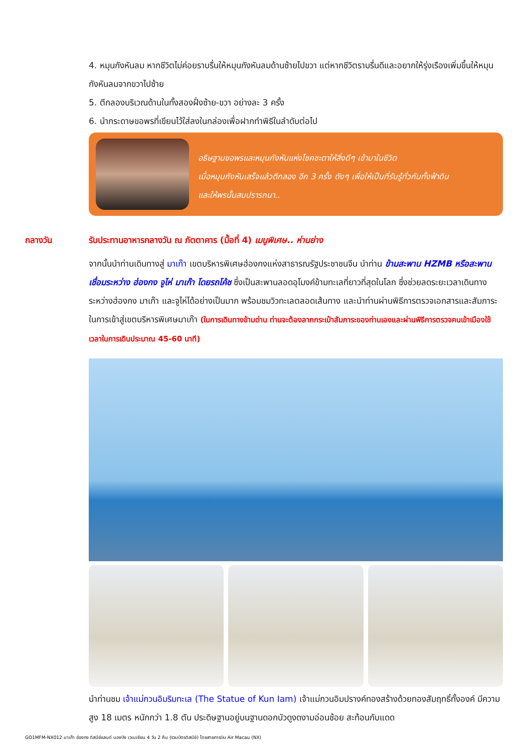4. หมุนกังหันลม หากชีวิตไม่ค่อยราบรื่นให้หมุนกังหันลมด้านซ้ายไปขวา แต่หากชีวิตราบรื่นดีและอยากให้รุ่งเรืองเพิ่มขึ้นให้หมุนกังหันลมจากขวาไปซ้าย
5. ตีกลองบริเวณด้านในทั้งสองฝั่งซ้าย-ขวา อย่างละ 3 ครั้ง
6. นำกระดาษขอพรที่เขียนไว้ใส่ลงในกล่องเพื่อฝากทำพิธีในลำดับต่อไป
อธิษฐานขอพรและหมุนกังหันแห่งโชคชะตาให้สิ่งดีๆ เข้ามาในชีวิต
เมื่อหมุนกังหันเสร็จแล้วตีกลอง อีก 3 ครั้ง ดังๆ เพื่อให้เป็นที่รับรู้ทั่วกันทั้งฟ้าดิน
และให้พรนั้นสมปรารถนา..
กลางวัน รับประทานอาหารกลางวัน ณ ภัตตาคาร (มื้อที่ 4) เมนูพิเศษ.. ห่านย่าง
จากนั้นนำท่านเดินทางสู่ มาเก๊า เขตบริหารพิเศษฮ่องกงแห่งสาธารณรัฐประชาชนจีน นำท่าน ข้ามสะพาน HZMB หรือสะพานเชื่อมระหว่าง ฮ่องกง จูไห่ มาเก๊า โดยรถโค้ช ซึ่งเป็นสะพานลอดอุโมงค์ข้ามทะเลที่ยาวที่สุดในโลก ซึ่งช่วยลดระยะเวลาเดินทางระหว่างฮ่องกง มาเก๊า และจูไห่ได้อย่างเป็นมาก พร้อมชมวิวทะเลตลอดเส้นทาง และนำท่านผ่านพิธีการตรวจเอกสารและสัมภาระในการเข้าสู่เขตบริหารพิเศษมาเก๊า (ในการเดินทางข้ามด่าน ท่านจะต้องลากกระเป๋าสัมภาระของท่านเองและผ่านพิธีการตรวจคนเข้าเมืองใช้เวลาในการเดินประมาณ 45-60 นาที)
นำท่านชม เจ้าแม่กวนอิมริมทะเล (The Statue of Kun Iam) เจ้าแม่กวนอิมปรางค์ทองสร้างด้วยทองสัมฤทธิ์ทั้งองค์ มีความสูง 18 เมตร หนักกว่า 1.8 ตัน ประดิษฐานอยู่บนฐานดอกบัวดูงดงามอ่อนช้อย สะท้อนกับแดด
GO1MFM-NX012 มาเก๊า ฮ่องกง ดิสนีย์แลนด์ นองปิง เวเนเชียน 4 วัน 2 คืน (รวมบัตรดิสนีย์) โดยสายการบิน Air Macau (NX)